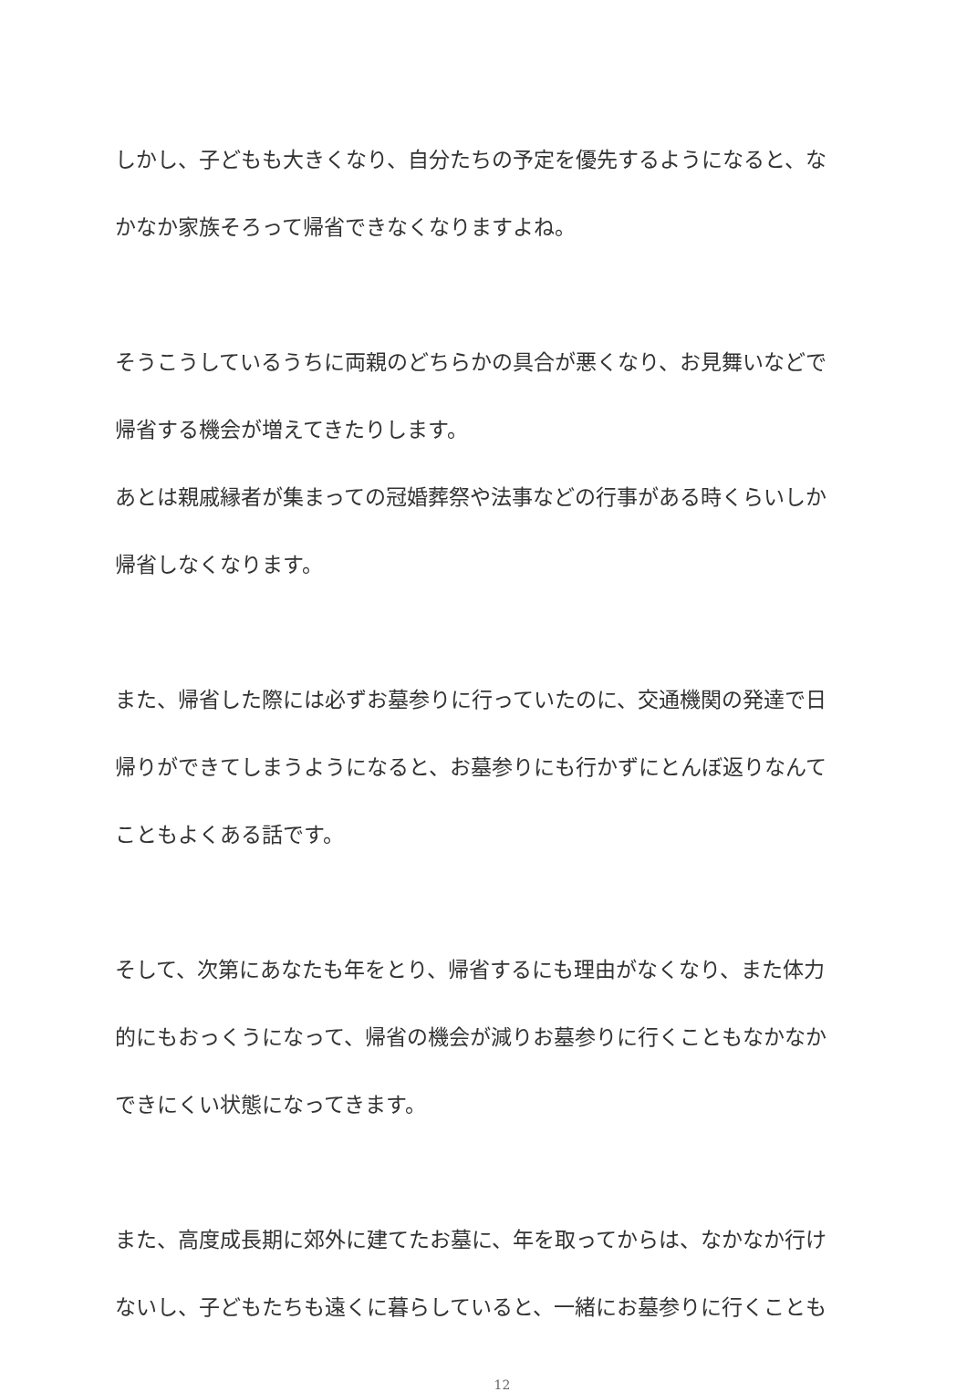しかし、子どもも大きくなり、自分たちの予定を優先するようになると、な
かなか家族そろって帰省できなくなりますよね。
そうこうしているうちに両親のどちらかの具合が悪くなり、お見舞いなどで
帰省する機会が増えてきたりします。
あとは親戚縁者が集まっての冠婚葬祭や法事などの行事がある時くらいしか
帰省しなくなります。
また、帰省した際には必ずお墓参りに行っていたのに、交通機関の発達で日
帰りができてしまうようになると、お墓参りにも行かずにとんぼ返りなんて
こともよくある話です。
そして、次第にあなたも年をとり、帰省するにも理由がなくなり、また体力
的にもおっくうになって、帰省の機会が減りお墓参りに行くこともなかなか
できにくい状態になってきます。
また、高度成長期に郊外に建てたお墓に、年を取ってからは、なかなか行け
ないし、子どもたちも遠くに暮らしていると、一緒にお墓参りに行くことも
12